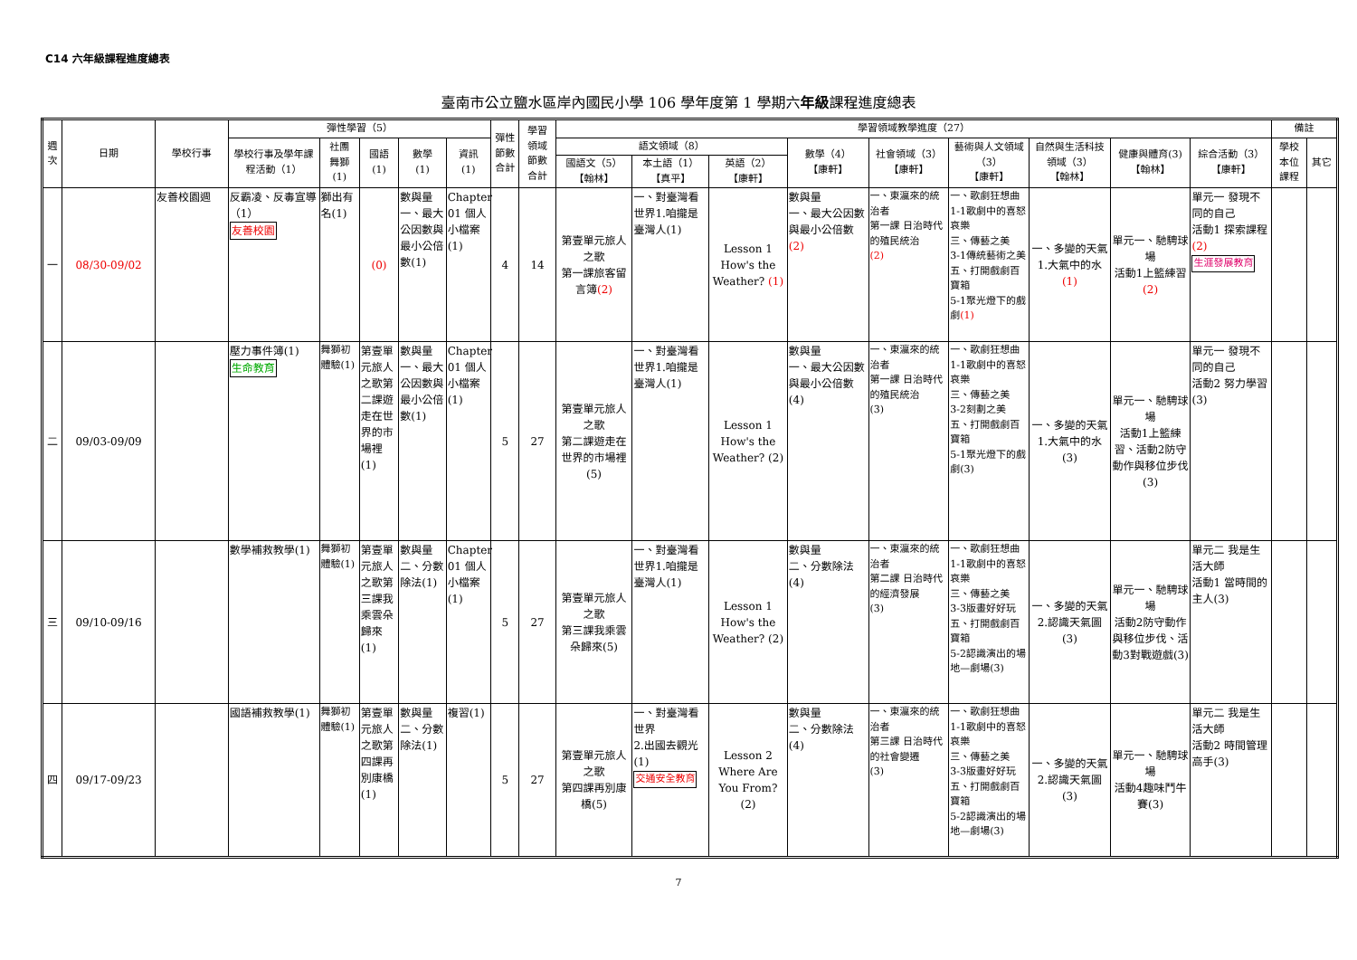C14 六年級課程進度總表
臺南市公立鹽水區岸內國民小學 106 學年度第 1 學期六年級課程進度總表
| 週 次 | 日期 | 學校行事 | 彈性學習（5） | | | | | 彈性 節數 合計 | 學習 領域 節數 合計 | 學習領域教學進度（27） | | | | | | | | | 備註 | |
| --- | --- | --- | --- | --- | --- | --- | --- | --- | --- | --- | --- | --- | --- | --- | --- | --- | --- | --- | --- | --- |
| | | | 學校行事及學年課程活動（1） | 社團 舞獅 (1) | 國語 (1) | 數學 (1) | 資訊 (1) | | | 語文領域（8） | | | 數學（4） 【康軒】 | 社會領域（3） 【康軒】 | 藝術與人文領域（3） 【康軒】 | 自然與生活科技領域（3） 【翰林】 | 健康與體育(3) 【翰林】 | 綜合活動（3） 【康軒】 | 學校 本位 課程 | 其它 |
| | | | | | | | | | | 國語文（5） 【翰林】 | 本土語（1） 【真平】 | 英語（2） 【康軒】 | | | | | | | | |
| 一 | 08/30-09/02 | 友善校園週 | 反霸凌、反毒宣導（1） 友善校園 | 獅出有名(1) | (0) | 數與量 一、最大公因數與最小公倍數(1) | Chapter 01 個人小檔案(1) | 4 | 14 | 第壹單元旅人之歌 第一課旅客留言簿 (2) | 一、對臺灣看世界1.咱攏是臺灣人(1) | Lesson 1 How's the Weather? (1) | 數與量 一、最大公因數與最小公倍數 (2) | 一、東瀛來的統治者 第一課 日治時代的殖民統治 (2) | 一、歌劇狂想曲 1-1歌劇中的喜怒哀樂 三、傳藝之美 3-1傳統藝術之美 五、打開戲劇百寶箱 5-1聚光燈下的戲劇 (1) | 一、多變的天氣 1.大氣中的水 (1) | 單元一、馳騁球場 活動1上籃練習 (2) | 單元一 發現不同的自己 活動1 探索課程 (2) 生涯發展教育 | | |
| 二 | 09/03-09/09 | | 壓力事件簿(1) 生命教育 | 舞獅初體驗(1) | 第壹單元旅人之歌第二課遊走在世界的市場裡(1) | 數與量 一、最大公因數與最小公倍數(1) | Chapter 01 個人小檔案(1) | 5 | 27 | 第壹單元旅人之歌 第二課遊走在世界的市場裡(5) | 一、對臺灣看世界1.咱攏是臺灣人(1) | Lesson 1 How's the Weather? (2) | 數與量 一、最大公因數與最小公倍數(4) | 一、東瀛來的統治者 第一課 日治時代的殖民統治 (3) | 一、歌劇狂想曲 1-1歌劇中的喜怒哀樂 三、傳藝之美 3-2刻劃之美 五、打開戲劇百寶箱 5-1聚光燈下的戲劇(3) | 一、多變的天氣 1.大氣中的水 (3) | 單元一、馳騁球場 活動1上籃練習、活動2防守動作與移位步伐(3) | 單元一 發現不同的自己 活動2 努力學習(3) | | |
| 三 | 09/10-09/16 | | 數學補救教學(1) | 舞獅初體驗(1) | 第壹單元旅人之歌第三課我乘雲朵歸來(1) | 數與量 二、分數除法(1) | Chapter 01 個人小檔案(1) | 5 | 27 | 第壹單元旅人之歌 第三課我乘雲朵歸來(5) | 一、對臺灣看世界1.咱攏是臺灣人(1) | Lesson 1 How's the Weather? (2) | 數與量 二、分數除法(4) | 一、東瀛來的統治者 第二課 日治時代的經濟發展 (3) | 一、歌劇狂想曲 1-1歌劇中的喜怒哀樂 三、傳藝之美 3-3版畫好好玩 五、打開戲劇百寶箱 5-2認識演出的場地—劇場(3) | 一、多變的天氣 2.認識天氣圖 (3) | 單元一、馳騁球場 活動2防守動作與移位步伐、活動3對戰遊戲(3) | 單元二 我是生活大師 活動1 當時間的主人(3) | | |
| 四 | 09/17-09/23 | | 國語補救教學(1) | 舞獅初體驗(1) | 第壹單元旅人之歌第四課再別康橋(1) | 數與量 二、分數除法(1) | 複習(1) | 5 | 27 | 第壹單元旅人之歌 第四課再別康橋(5) | 一、對臺灣看世界 2.出國去觀光(1) 交通安全教育 | Lesson 2 Where Are You From? (2) | 數與量 二、分數除法(4) | 一、東瀛來的統治者 第三課 日治時代的社會變遷 (3) | 一、歌劇狂想曲 1-1歌劇中的喜怒哀樂 三、傳藝之美 3-3版畫好好玩 五、打開戲劇百寶箱 5-2認識演出的場地—劇場(3) | 一、多變的天氣 2.認識天氣圖 (3) | 單元一、馳騁球場 活動4趣味鬥牛賽(3) | 單元二 我是生活大師 活動2 時間管理高手(3) | | |
7